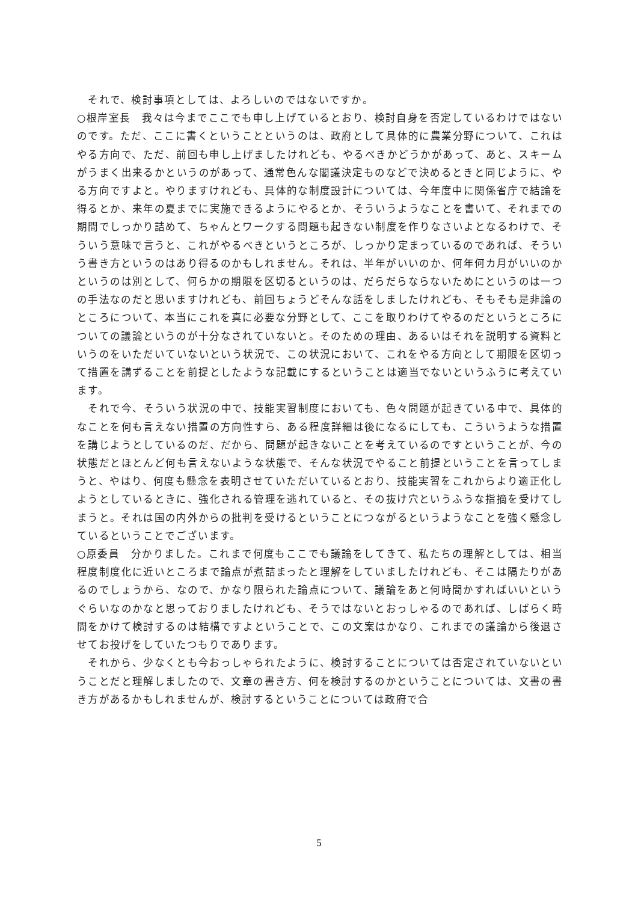それで、検討事項としては、よろしいのではないですか。
○根岸室長　我々は今までここでも申し上げているとおり、検討自身を否定しているわけではないのです。ただ、ここに書くということというのは、政府として具体的に農業分野について、これはやる方向で、ただ、前回も申し上げましたけれども、やるべきかどうかがあって、あと、スキームがうまく出来るかというのがあって、通常色んな閣議決定ものなどで決めるときと同じように、やる方向ですよと。やりますけれども、具体的な制度設計については、今年度中に関係省庁で結論を得るとか、来年の夏までに実施できるようにやるとか、そういうようなことを書いて、それまでの期間でしっかり詰めて、ちゃんとワークする問題も起きない制度を作りなさいよとなるわけで、そういう意味で言うと、これがやるべきというところが、しっかり定まっているのであれば、そういう書き方というのはあり得るのかもしれません。それは、半年がいいのか、何年何カ月がいいのかというのは別として、何らかの期限を区切るというのは、だらだらならないためにというのは一つの手法なのだと思いますけれども、前回ちょうどそんな話をしましたけれども、そもそも是非論のところについて、本当にこれを真に必要な分野として、ここを取りわけてやるのだというところについての議論というのが十分なされていないと。そのための理由、あるいはそれを説明する資料というのをいただいていないという状況で、この状況において、これをやる方向として期限を区切って措置を講ずることを前提としたような記載にするということは適当でないというふうに考えています。
　それで今、そういう状況の中で、技能実習制度においても、色々問題が起きている中で、具体的なことを何も言えない措置の方向性すら、ある程度詳細は後になるにしても、こういうような措置を講じようとしているのだ、だから、問題が起きないことを考えているのですということが、今の状態だとほとんど何も言えないような状態で、そんな状況でやること前提ということを言ってしまうと、やはり、何度も懸念を表明させていただいているとおり、技能実習をこれからより適正化しようとしているときに、強化される管理を逃れていると、その抜け穴というふうな指摘を受けてしまうと。それは国の内外からの批判を受けるということにつながるというようなことを強く懸念しているということでございます。
○原委員　分かりました。これまで何度もここでも議論をしてきて、私たちの理解としては、相当程度制度化に近いところまで論点が煮詰まったと理解をしていましたけれども、そこは隔たりがあるのでしょうから、なので、かなり限られた論点について、議論をあと何時間かすればいいというぐらいなのかなと思っておりましたけれども、そうではないとおっしゃるのであれば、しばらく時間をかけて検討するのは結構ですよということで、この文案はかなり、これまでの議論から後退させてお投げをしていたつもりであります。
　それから、少なくとも今おっしゃられたように、検討することについては否定されていないということだと理解しましたので、文章の書き方、何を検討するのかということについては、文書の書き方があるかもしれませんが、検討するということについては政府で合
5